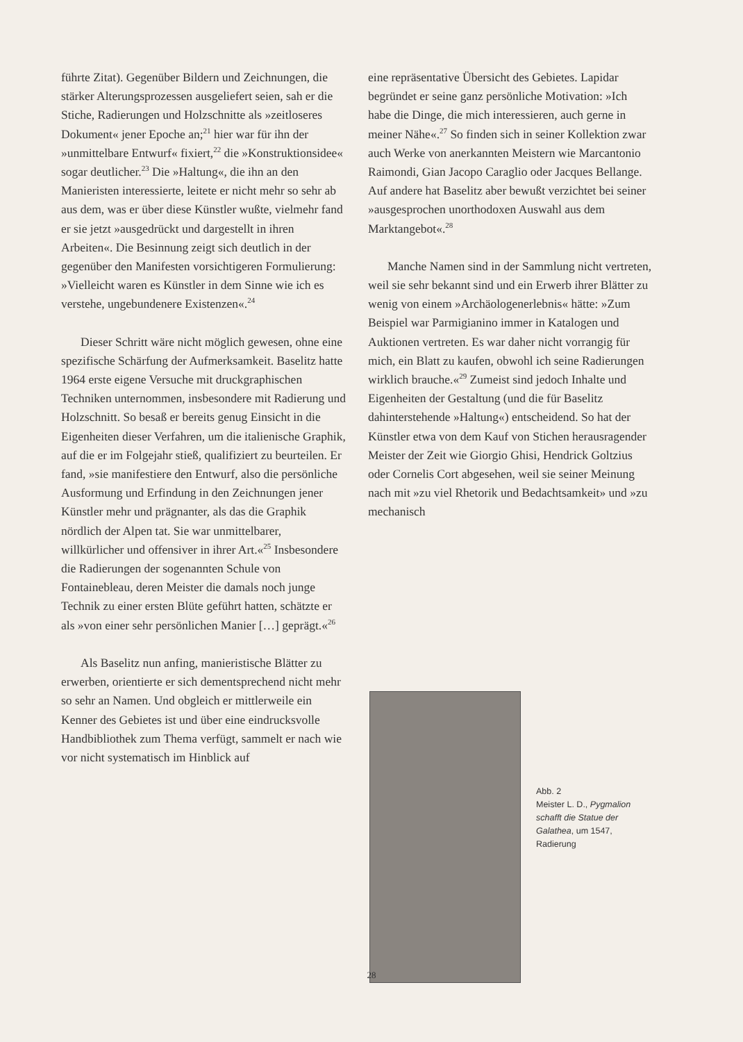führte Zitat). Gegenüber Bildern und Zeichnungen, die stärker Alterungsprozessen ausgeliefert seien, sah er die Stiche, Radierungen und Holzschnitte als »zeitloseres Dokument« jener Epoche an;<sup>21</sup> hier war für ihn der »unmittelbare Entwurf« fixiert,<sup>22</sup> die »Konstruktionsidee« sogar deutlicher.<sup>23</sup> Die »Haltung«, die ihn an den Manieristen interessierte, leitete er nicht mehr so sehr ab aus dem, was er über diese Künstler wußte, vielmehr fand er sie jetzt »ausgedrückt und dargestellt in ihren Arbeiten«. Die Besinnung zeigt sich deutlich in der gegenüber den Manifesten vorsichtigeren Formulierung: »Vielleicht waren es Künstler in dem Sinne wie ich es verstehe, ungebundenere Existenzen«.<sup>24</sup>
Dieser Schritt wäre nicht möglich gewesen, ohne eine spezifische Schärfung der Aufmerksamkeit. Baselitz hatte 1964 erste eigene Versuche mit druckgraphischen Techniken unternommen, insbesondere mit Radierung und Holzschnitt. So besaß er bereits genug Einsicht in die Eigenheiten dieser Verfahren, um die italienische Graphik, auf die er im Folgejahr stieß, qualifiziert zu beurteilen. Er fand, »sie manifestiere den Entwurf, also die persönliche Ausformung und Erfindung in den Zeichnungen jener Künstler mehr und prägnanter, als das die Graphik nördlich der Alpen tat. Sie war unmittelbarer, willkürlicher und offensiver in ihrer Art.«<sup>25</sup> Insbesondere die Radierungen der sogenannten Schule von Fontainebleau, deren Meister die damals noch junge Technik zu einer ersten Blüte geführt hatten, schätzte er als »von einer sehr persönlichen Manier […] geprägt.«<sup>26</sup>
Als Baselitz nun anfing, manieristische Blätter zu erwerben, orientierte er sich dementsprechend nicht mehr so sehr an Namen. Und obgleich er mittlerweile ein Kenner des Gebietes ist und über eine eindrucksvolle Handbibliothek zum Thema verfügt, sammelt er nach wie vor nicht systematisch im Hinblick auf
eine repräsentative Übersicht des Gebietes. Lapidar begründet er seine ganz persönliche Motivation: »Ich habe die Dinge, die mich interessieren, auch gerne in meiner Nähe«.<sup>27</sup> So finden sich in seiner Kollektion zwar auch Werke von anerkannten Meistern wie Marcantonio Raimondi, Gian Jacopo Caraglio oder Jacques Bellange. Auf andere hat Baselitz aber bewußt verzichtet bei seiner »ausgesprochen unorthodoxen Auswahl aus dem Marktangebot«.<sup>28</sup>
Manche Namen sind in der Sammlung nicht vertreten, weil sie sehr bekannt sind und ein Erwerb ihrer Blätter zu wenig von einem »Archäologenerlebnis« hätte: »Zum Beispiel war Parmigianino immer in Katalogen und Auktionen vertreten. Es war daher nicht vorrangig für mich, ein Blatt zu kaufen, obwohl ich seine Radierungen wirklich brauche.«<sup>29</sup> Zumeist sind jedoch Inhalte und Eigenheiten der Gestaltung (und die für Baselitz dahinterstehende »Haltung«) entscheidend. So hat der Künstler etwa von dem Kauf von Stichen herausragender Meister der Zeit wie Giorgio Ghisi, Hendrick Goltzius oder Cornelis Cort abgesehen, weil sie seiner Meinung nach mit »zu viel Rhetorik und Bedachtsamkeit» und »zu mechanisch
Abb. 2
Meister L. D., Pygmalion
schafft die Statue der
Galathea, um 1547,
Radierung
28